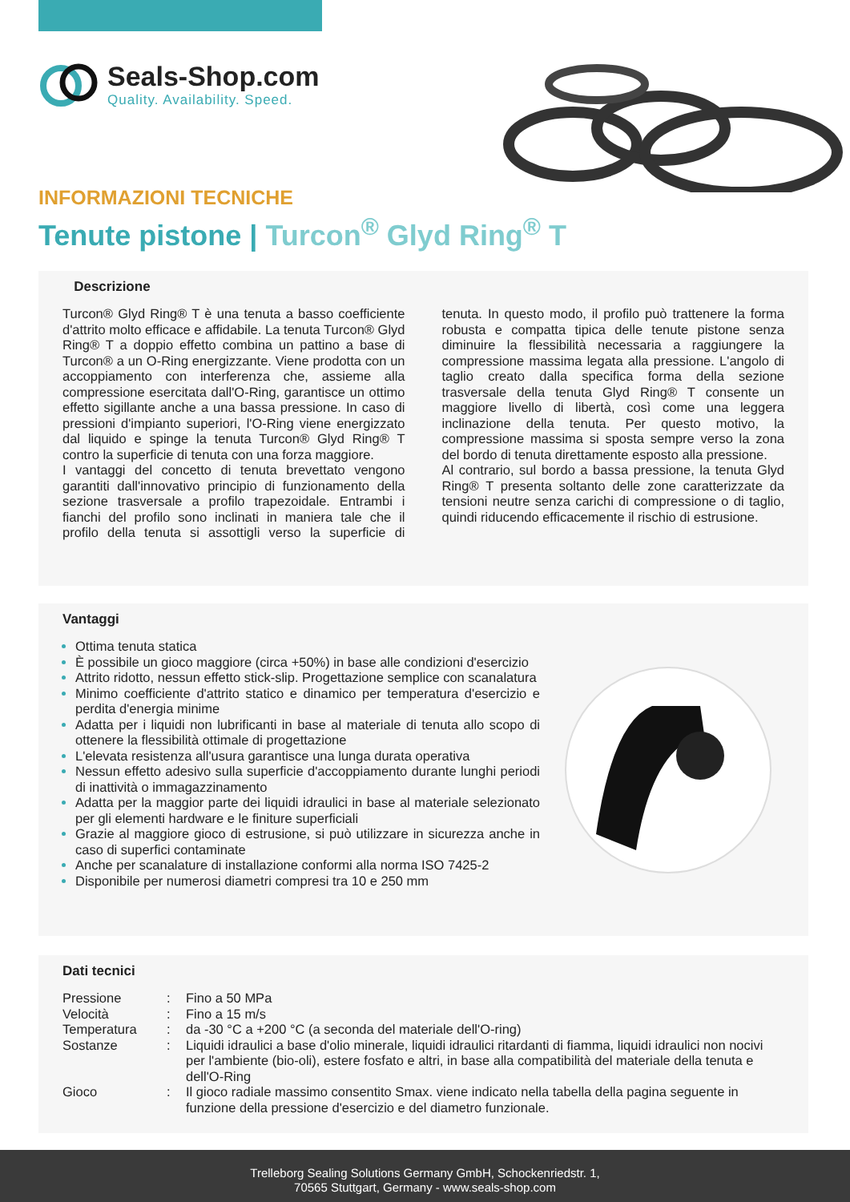Seals-Shop.com
Quality. Availability. Speed.
INFORMAZIONI TECNICHE
Tenute pistone | Turcon<sup>®</sup> Glyd Ring<sup>®</sup> T
Descrizione
Turcon® Glyd Ring® T è una tenuta a basso coefficiente d'attrito molto efficace e affidabile. La tenuta Turcon® Glyd Ring® T a doppio effetto combina un pattino a base di Turcon® a un O-Ring energizzante. Viene prodotta con un accoppiamento con interferenza che, assieme alla compressione esercitata dall'O-Ring, garantisce un ottimo effetto sigillante anche a una bassa pressione. In caso di pressioni d'impianto superiori, l'O-Ring viene energizzato dal liquido e spinge la tenuta Turcon® Glyd Ring® T contro la superficie di tenuta con una forza maggiore.
I vantaggi del concetto di tenuta brevettato vengono garantiti dall'innovativo principio di funzionamento della sezione trasversale a profilo trapezoidale. Entrambi i fianchi del profilo sono inclinati in maniera tale che il profilo della tenuta si assottigli verso la superficie di tenuta. In questo modo, il profilo può trattenere la forma robusta e compatta tipica delle tenute pistone senza diminuire la flessibilità necessaria a raggiungere la compressione massima legata alla pressione. L'angolo di taglio creato dalla specifica forma della sezione trasversale della tenuta Glyd Ring® T consente un maggiore livello di libertà, così come una leggera inclinazione della tenuta. Per questo motivo, la compressione massima si sposta sempre verso la zona del bordo di tenuta direttamente esposto alla pressione.
Al contrario, sul bordo a bassa pressione, la tenuta Glyd Ring® T presenta soltanto delle zone caratterizzate da tensioni neutre senza carichi di compressione o di taglio, quindi riducendo efficacemente il rischio di estrusione.
Vantaggi
Ottima tenuta statica
È possibile un gioco maggiore (circa +50%) in base alle condizioni d'esercizio
Attrito ridotto, nessun effetto stick-slip. Progettazione semplice con scanalatura
Minimo coefficiente d'attrito statico e dinamico per temperatura d'esercizio e perdita d'energia minime
Adatta per i liquidi non lubrificanti in base al materiale di tenuta allo scopo di ottenere la flessibilità ottimale di progettazione
L'elevata resistenza all'usura garantisce una lunga durata operativa
Nessun effetto adesivo sulla superficie d'accoppiamento durante lunghi periodi di inattività o immagazzinamento
Adatta per la maggior parte dei liquidi idraulici in base al materiale selezionato per gli elementi hardware e le finiture superficiali
Grazie al maggiore gioco di estrusione, si può utilizzare in sicurezza anche in caso di superfici contaminate
Anche per scanalature di installazione conformi alla norma ISO 7425-2
Disponibile per numerosi diametri compresi tra 10 e 250 mm
Dati tecnici
| Pressione | : | Fino a 50 MPa |
| Velocità | : | Fino a 15 m/s |
| Temperatura | : | da -30 °C a +200 °C (a seconda del materiale dell'O-ring) |
| Sostanze | : | Liquidi idraulici a base d'olio minerale, liquidi idraulici ritardanti di fiamma, liquidi idraulici non nocivi per l'ambiente (bio-oli), estere fosfato e altri, in base alla compatibilità del materiale della tenuta e dell'O-Ring |
| Gioco | : | Il gioco radiale massimo consentito Smax. viene indicato nella tabella della pagina seguente in funzione della pressione d'esercizio e del diametro funzionale. |
Trelleborg Sealing Solutions Germany GmbH, Schockenriedstr. 1,
70565 Stuttgart, Germany - www.seals-shop.com